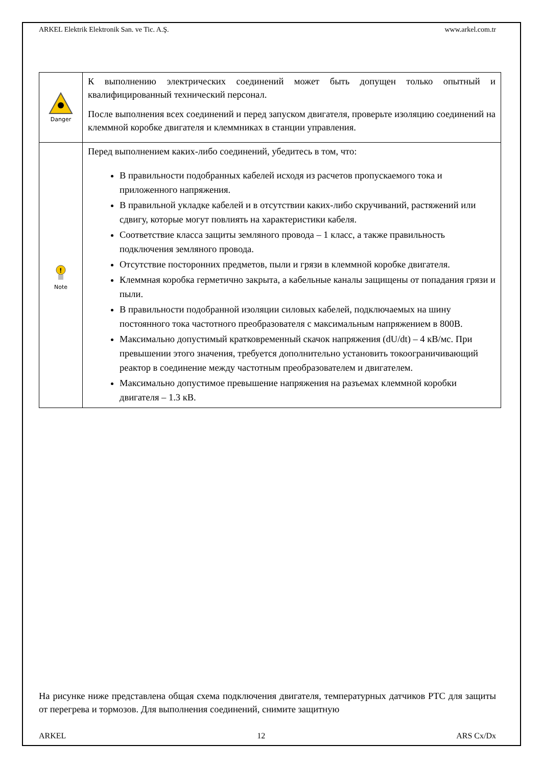ARKEL Elektrik Elektronik San. ve Tic. A.Ş. www.arkel.com.tr
| Danger | К выполнению электрических соединений может быть допущен только опытный и квалифицированный технический персонал. После выполнения всех соединений и перед запуском двигателя, проверьте изоляцию соединений на клеммной коробке двигателя и клеммниках в станции управления. |
| ! Note | Перед выполнением каких-либо соединений, убедитесь в том, что: В правильности подобранных кабелей исходя из расчетов пропускаемого тока и приложенного напряжения. В правильной укладке кабелей и в отсутствии каких-либо скручиваний, растяжений или сдвигу, которые могут повлиять на характеристики кабеля. Соответствие класса защиты земляного провода – 1 класс, а также правильность подключения земляного провода. Отсутствие посторонних предметов, пыли и грязи в клеммной коробке двигателя. Клеммная коробка герметично закрыта, а кабельные каналы защищены от попадания грязи и пыли. В правильности подобранной изоляции силовых кабелей, подключаемых на шину постоянного тока частотного преобразователя с максимальным напряжением в 800В. Максимально допустимый кратковременный скачок напряжения (dU/dt) – 4 кВ/мс. При превышении этого значения, требуется дополнительно установить токоограничивающий реактор в соединение между частотным преобразователем и двигателем. Максимально допустимое превышение напряжения на разъемах клеммной коробки двигателя – 1.3 кВ. |
На рисунке ниже представлена общая схема подключения двигателя, температурных датчиков PTC для защиты от перегрева и тормозов. Для выполнения соединений, снимите защитную
ARKEL 12 ARS Cx/Dx